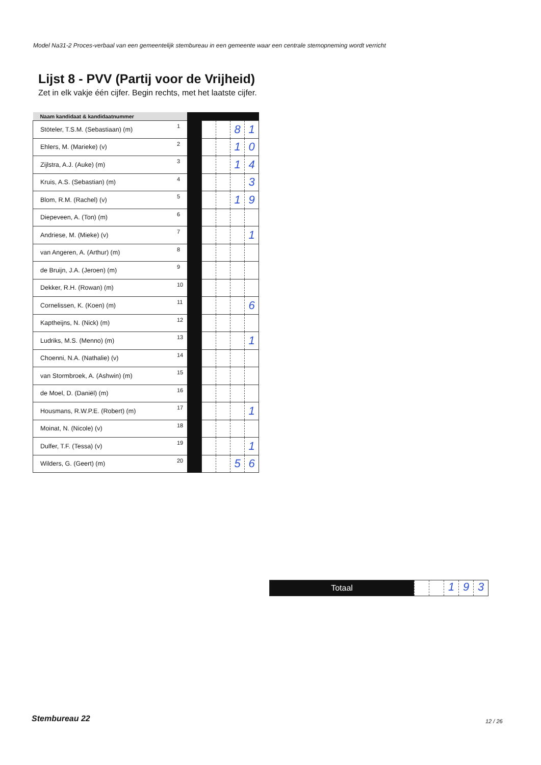Model Na31-2 Proces-verbaal van een gemeentelijk stembureau in een gemeente waar een centrale stemopneming wordt verricht
Lijst 8 - PVV (Partij voor de Vrijheid)
Zet in elk vakje één cijfer. Begin rechts, met het laatste cijfer.
| Naam kandidaat & kandidaatnummer | | | | | | |
| Stöteler, T.S.M. (Sebastiaan) (m) | 1 | | | | 8 | 1 |
| Ehlers, M. (Marieke) (v) | 2 | | | | 1 | 0 |
| Zijlstra, A.J. (Auke) (m) | 3 | | | | 1 | 4 |
| Kruis, A.S. (Sebastian) (m) | 4 | | | | | 3 |
| Blom, R.M. (Rachel) (v) | 5 | | | | 1 | 9 |
| Diepeveen, A. (Ton) (m) | 6 | | | | | |
| Andriese, M. (Mieke) (v) | 7 | | | | | 1 |
| van Angeren, A. (Arthur) (m) | 8 | | | | | |
| de Bruijn, J.A. (Jeroen) (m) | 9 | | | | | |
| Dekker, R.H. (Rowan) (m) | 10 | | | | | |
| Cornelissen, K. (Koen) (m) | 11 | | | | | 6 |
| Kaptheijns, N. (Nick) (m) | 12 | | | | | |
| Ludriks, M.S. (Menno) (m) | 13 | | | | | 1 |
| Choenni, N.A. (Nathalie) (v) | 14 | | | | | |
| van Stormbroek, A. (Ashwin) (m) | 15 | | | | | |
| de Moel, D. (Daniël) (m) | 16 | | | | | |
| Housmans, R.W.P.E. (Robert) (m) | 17 | | | | | 1 |
| Moinat, N. (Nicole) (v) | 18 | | | | | |
| Dulfer, T.F. (Tessa) (v) | 19 | | | | | 1 |
| Wilders, G. (Geert) (m) | 20 | | | | 5 | 6 |
Totaal
1 9 3
Stembureau 22 12 / 26